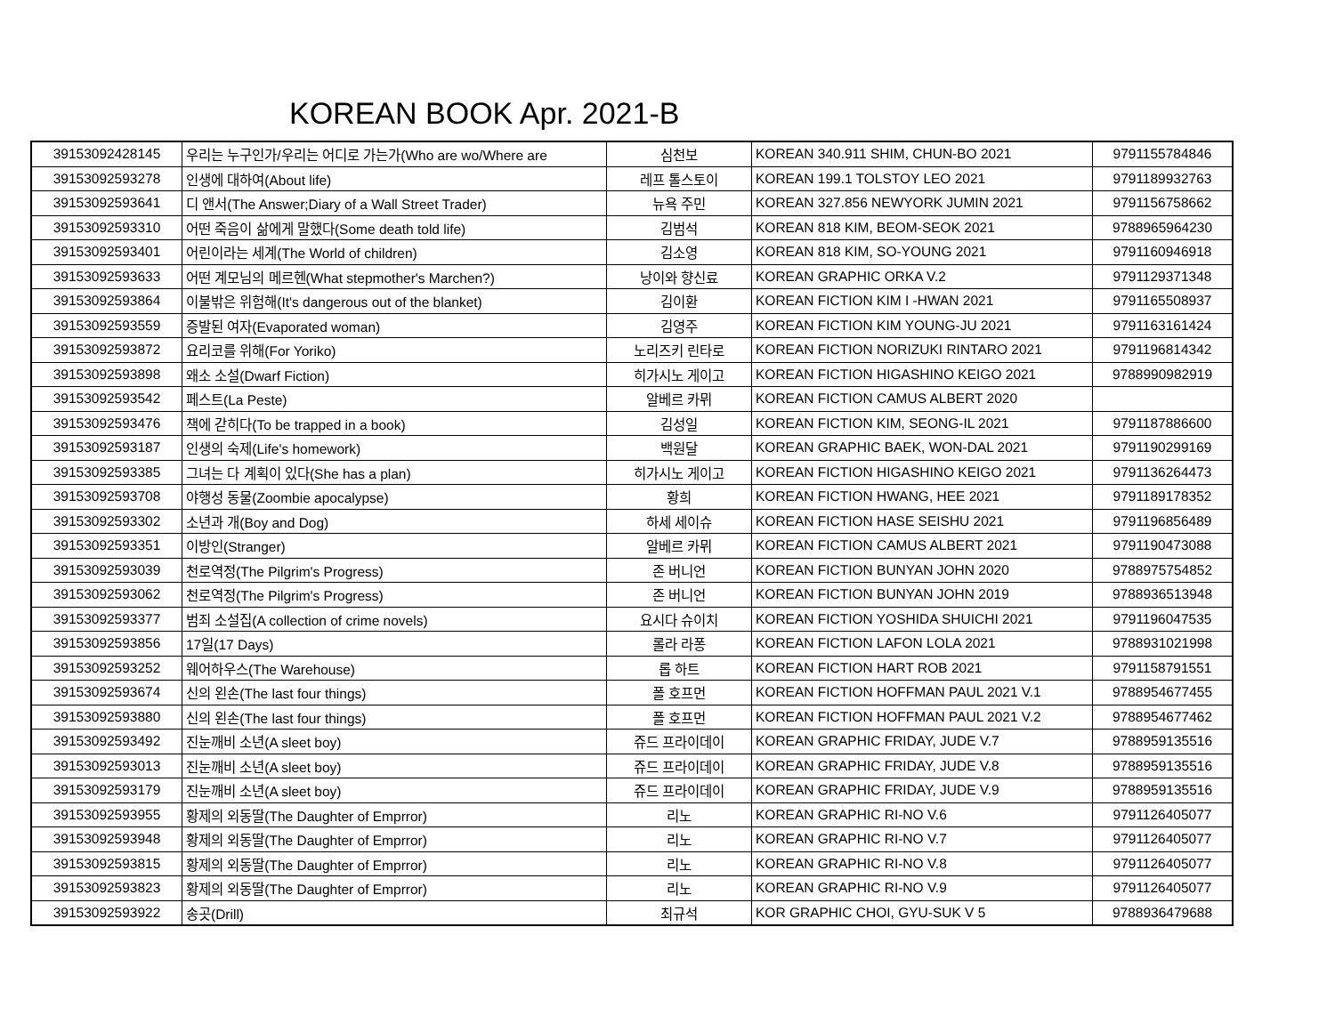KOREAN BOOK Apr. 2021-B
| 39153092428145 | 우리는 누구인가/우리는 어디로 가는가(Who are wo/Where are | 심천보 | KOREAN 340.911 SHIM, CHUN-BO 2021 | 9791155784846 |
| 39153092593278 | 인생에 대하여(About life) | 레프 톨스토이 | KOREAN 199.1 TOLSTOY LEO 2021 | 9791189932763 |
| 39153092593641 | 디 앤서(The Answer;Diary of a Wall Street Trader) | 뉴욕 주민 | KOREAN 327.856 NEWYORK JUMIN 2021 | 9791156758662 |
| 39153092593310 | 어떤 죽음이 삶에게 말했다(Some death told life) | 김범석 | KOREAN 818 KIM, BEOM-SEOK 2021 | 9788965964230 |
| 39153092593401 | 어린이라는 세계(The World of children) | 김소영 | KOREAN 818 KIM, SO-YOUNG 2021 | 9791160946918 |
| 39153092593633 | 어떤 계모님의 메르헨(What stepmother's Marchen?) | 낭이와 향신료 | KOREAN GRAPHIC ORKA V.2 | 9791129371348 |
| 39153092593864 | 이불밖은 위험해(It's dangerous out of the blanket) | 김이환 | KOREAN FICTION KIM I -HWAN 2021 | 9791165508937 |
| 39153092593559 | 증발된 여자(Evaporated woman) | 김영주 | KOREAN FICTION KIM YOUNG-JU 2021 | 9791163161424 |
| 39153092593872 | 요리코를 위해(For Yoriko) | 노리즈키 린타로 | KOREAN FICTION NORIZUKI RINTARO 2021 | 9791196814342 |
| 39153092593898 | 왜소 소설(Dwarf Fiction) | 히가시노 게이고 | KOREAN FICTION HIGASHINO KEIGO 2021 | 9788990982919 |
| 39153092593542 | 페스트(La Peste) | 알베르 카뮈 | KOREAN FICTION CAMUS ALBERT 2020 | |
| 39153092593476 | 책에 갇히다(To be trapped in a book) | 김성일 | KOREAN FICTION KIM, SEONG-IL 2021 | 9791187886600 |
| 39153092593187 | 인생의 숙제(Life's homework) | 백원달 | KOREAN GRAPHIC BAEK, WON-DAL 2021 | 9791190299169 |
| 39153092593385 | 그녀는 다 계획이 있다(She has a plan) | 히가시노 게이고 | KOREAN FICTION HIGASHINO KEIGO 2021 | 9791136264473 |
| 39153092593708 | 야행성 동물(Zoombie apocalypse) | 황희 | KOREAN FICTION HWANG, HEE 2021 | 9791189178352 |
| 39153092593302 | 소년과 개(Boy and Dog) | 하세 세이슈 | KOREAN FICTION HASE SEISHU 2021 | 9791196856489 |
| 39153092593351 | 이방인(Stranger) | 알베르 카뮈 | KOREAN FICTION CAMUS ALBERT 2021 | 9791190473088 |
| 39153092593039 | 천로역정(The Pilgrim's Progress) | 존 버니언 | KOREAN FICTION BUNYAN JOHN 2020 | 9788975754852 |
| 39153092593062 | 천로역정(The Pilgrim's Progress) | 존 버니언 | KOREAN FICTION BUNYAN JOHN 2019 | 9788936513948 |
| 39153092593377 | 범죄 소설집(A collection of crime novels) | 요시다 슈이치 | KOREAN FICTION YOSHIDA SHUICHI 2021 | 9791196047535 |
| 39153092593856 | 17일(17 Days) | 롤라 라퐁 | KOREAN FICTION LAFON LOLA 2021 | 9788931021998 |
| 39153092593252 | 웨어하우스(The Warehouse) | 롭 하트 | KOREAN FICTION HART ROB 2021 | 9791158791551 |
| 39153092593674 | 신의 왼손(The last four things) | 폴 호프먼 | KOREAN FICTION HOFFMAN PAUL 2021 V.1 | 9788954677455 |
| 39153092593880 | 신의 왼손(The last four things) | 폴 호프먼 | KOREAN FICTION HOFFMAN PAUL 2021 V.2 | 9788954677462 |
| 39153092593492 | 진눈깨비 소년(A sleet boy) | 쥬드 프라이데이 | KOREAN GRAPHIC FRIDAY, JUDE V.7 | 9788959135516 |
| 39153092593013 | 진눈깨비 소년(A sleet boy) | 쥬드 프라이데이 | KOREAN GRAPHIC FRIDAY, JUDE V.8 | 9788959135516 |
| 39153092593179 | 진눈깨비 소년(A sleet boy) | 쥬드 프라이데이 | KOREAN GRAPHIC FRIDAY, JUDE V.9 | 9788959135516 |
| 39153092593955 | 황제의 외동딸(The Daughter of Emprror) | 리노 | KOREAN GRAPHIC RI-NO V.6 | 9791126405077 |
| 39153092593948 | 황제의 외동딸(The Daughter of Emprror) | 리노 | KOREAN GRAPHIC RI-NO V.7 | 9791126405077 |
| 39153092593815 | 황제의 외동딸(The Daughter of Emprror) | 리노 | KOREAN GRAPHIC RI-NO V.8 | 9791126405077 |
| 39153092593823 | 황제의 외동딸(The Daughter of Emprror) | 리노 | KOREAN GRAPHIC RI-NO V.9 | 9791126405077 |
| 39153092593922 | 송곳(Drill) | 최규석 | KOR GRAPHIC CHOI, GYU-SUK V 5 | 9788936479688 |